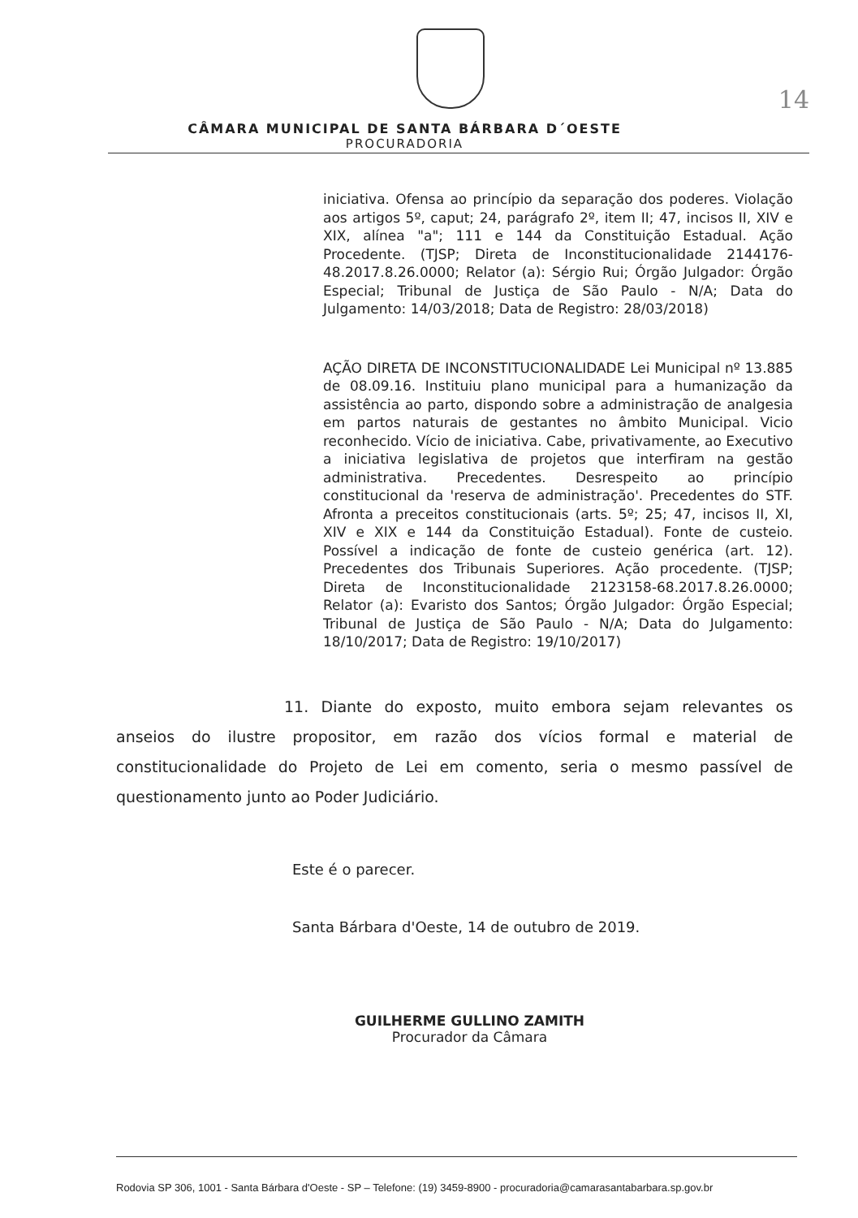14
CÂMARA MUNICIPAL DE SANTA BÁRBARA D´OESTE
PROCURADORIA
iniciativa. Ofensa ao princípio da separação dos poderes. Violação aos artigos 5º, caput; 24, parágrafo 2º, item II; 47, incisos II, XIV e XIX, alínea "a"; 111 e 144 da Constituição Estadual. Ação Procedente. (TJSP; Direta de Inconstitucionalidade 2144176-48.2017.8.26.0000; Relator (a): Sérgio Rui; Órgão Julgador: Órgão Especial; Tribunal de Justiça de São Paulo - N/A; Data do Julgamento: 14/03/2018; Data de Registro: 28/03/2018)
AÇÃO DIRETA DE INCONSTITUCIONALIDADE Lei Municipal nº 13.885 de 08.09.16. Instituiu plano municipal para a humanização da assistência ao parto, dispondo sobre a administração de analgesia em partos naturais de gestantes no âmbito Municipal. Vicio reconhecido. Vício de iniciativa. Cabe, privativamente, ao Executivo a iniciativa legislativa de projetos que interfiram na gestão administrativa. Precedentes. Desrespeito ao princípio constitucional da 'reserva de administração'. Precedentes do STF. Afronta a preceitos constitucionais (arts. 5º; 25; 47, incisos II, XI, XIV e XIX e 144 da Constituição Estadual). Fonte de custeio. Possível a indicação de fonte de custeio genérica (art. 12). Precedentes dos Tribunais Superiores. Ação procedente. (TJSP; Direta de Inconstitucionalidade 2123158-68.2017.8.26.0000; Relator (a): Evaristo dos Santos; Órgão Julgador: Órgão Especial; Tribunal de Justiça de São Paulo - N/A; Data do Julgamento: 18/10/2017; Data de Registro: 19/10/2017)
11. Diante do exposto, muito embora sejam relevantes os anseios do ilustre propositor, em razão dos vícios formal e material de constitucionalidade do Projeto de Lei em comento, seria o mesmo passível de questionamento junto ao Poder Judiciário.
Este é o parecer.
Santa Bárbara d'Oeste, 14 de outubro de 2019.
GUILHERME GULLINO ZAMITH
Procurador da Câmara
Rodovia SP 306, 1001 - Santa Bárbara d'Oeste - SP – Telefone: (19) 3459-8900 - procuradoria@camarasantabarbara.sp.gov.br